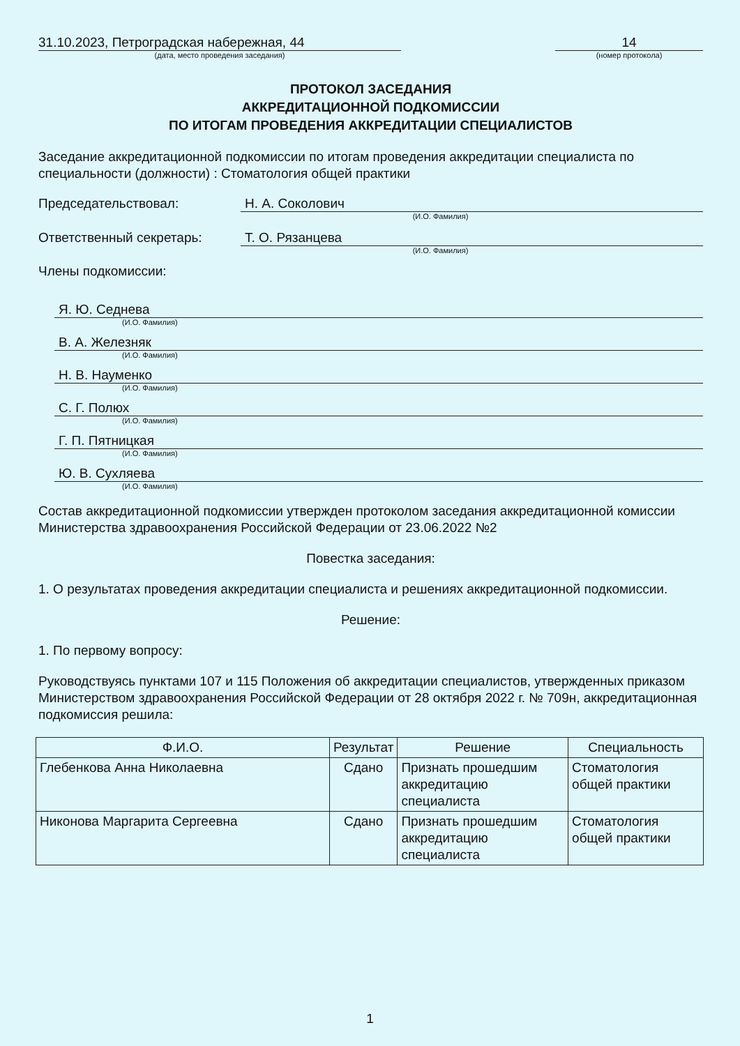31.10.2023, Петроградская набережная, 44
(дата, место проведения заседания)
14
(номер протокола)
ПРОТОКОЛ ЗАСЕДАНИЯ
АККРЕДИТАЦИОННОЙ ПОДКОМИССИИ
ПО ИТОГАМ ПРОВЕДЕНИЯ АККРЕДИТАЦИИ СПЕЦИАЛИСТОВ
Заседание аккредитационной подкомиссии по итогам проведения аккредитации специалиста по специальности (должности) : Стоматология общей практики
Председательствовал: Н. А. Соколович
(И.О. Фамилия)
Ответственный секретарь: Т. О. Рязанцева
(И.О. Фамилия)
Члены подкомиссии:
Я. Ю. Седнева
(И.О. Фамилия)
В. А. Железняк
(И.О. Фамилия)
Н. В. Науменко
(И.О. Фамилия)
С. Г. Полюх
(И.О. Фамилия)
Г. П. Пятницкая
(И.О. Фамилия)
Ю. В. Сухляева
(И.О. Фамилия)
Состав аккредитационной подкомиссии утвержден протоколом заседания аккредитационной комиссии Министерства здравоохранения Российской Федерации от 23.06.2022 №2
Повестка заседания:
1. О результатах проведения аккредитации специалиста и решениях аккредитационной подкомиссии.
Решение:
1. По первому вопросу:
Руководствуясь пунктами 107 и 115 Положения об аккредитации специалистов, утвержденных приказом Министерством здравоохранения Российской Федерации от 28 октября 2022 г. № 709н, аккредитационная подкомиссия решила:
| Ф.И.О. | Результат | Решение | Специальность |
| --- | --- | --- | --- |
| Глебенкова Анна Николаевна | Сдано | Признать прошедшим аккредитацию специалиста | Стоматология общей практики |
| Никонова Маргарита Сергеевна | Сдано | Признать прошедшим аккредитацию специалиста | Стоматология общей практики |
1